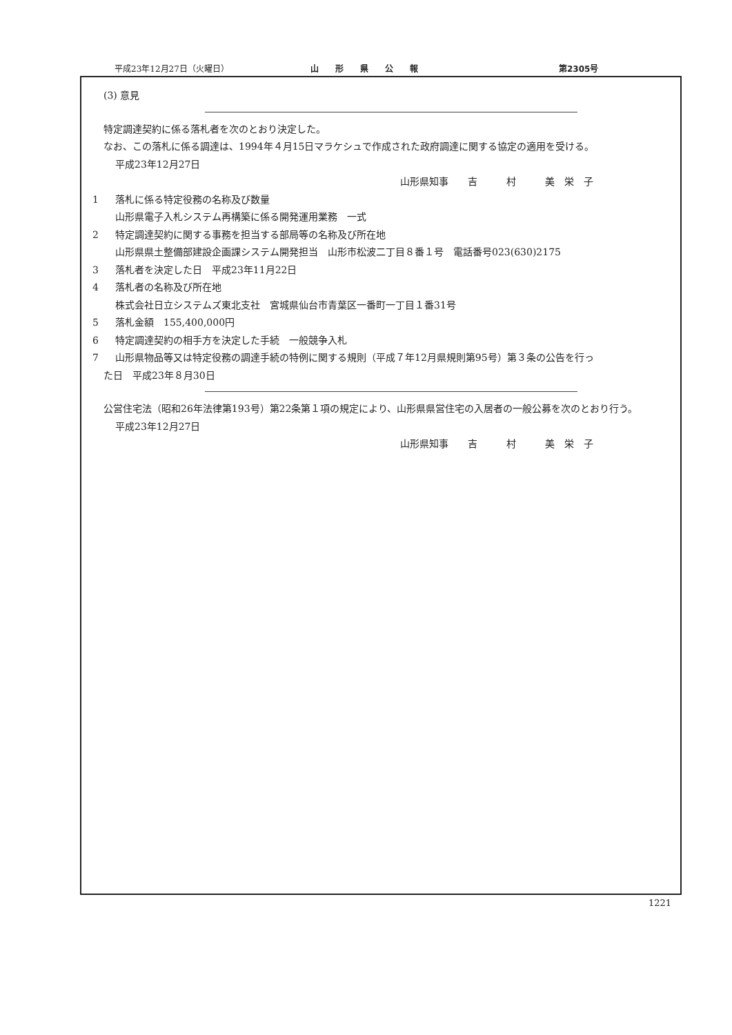平成23年12月27日（火曜日） 山　　形　　県　　公　　報 第2305号
(3) 意見
特定調達契約に係る落札者を次のとおり決定した。
なお、この落札に係る調達は、1994年４月15日マラケシュで作成された政府調達に関する協定の適用を受ける。
平成23年12月27日
山形県知事　　吉　　　村　　　美　栄　子
1 落札に係る特定役務の名称及び数量
山形県電子入札システム再構築に係る開発運用業務　一式
2 特定調達契約に関する事務を担当する部局等の名称及び所在地
山形県県土整備部建設企画課システム開発担当　山形市松波二丁目８番１号　電話番号023(630)2175
3 落札者を決定した日　平成23年11月22日
4 落札者の名称及び所在地
株式会社日立システムズ東北支社　宮城県仙台市青葉区一番町一丁目１番31号
5 落札金額　155,400,000円
6 特定調達契約の相手方を決定した手続　一般競争入札
7 山形県物品等又は特定役務の調達手続の特例に関する規則（平成７年12月県規則第95号）第３条の公告を行っ
た日　平成23年８月30日
公営住宅法（昭和26年法律第193号）第22条第１項の規定により、山形県県営住宅の入居者の一般公募を次のとおり行う。
平成23年12月27日
山形県知事　　吉　　　村　　　美　栄　子
1221